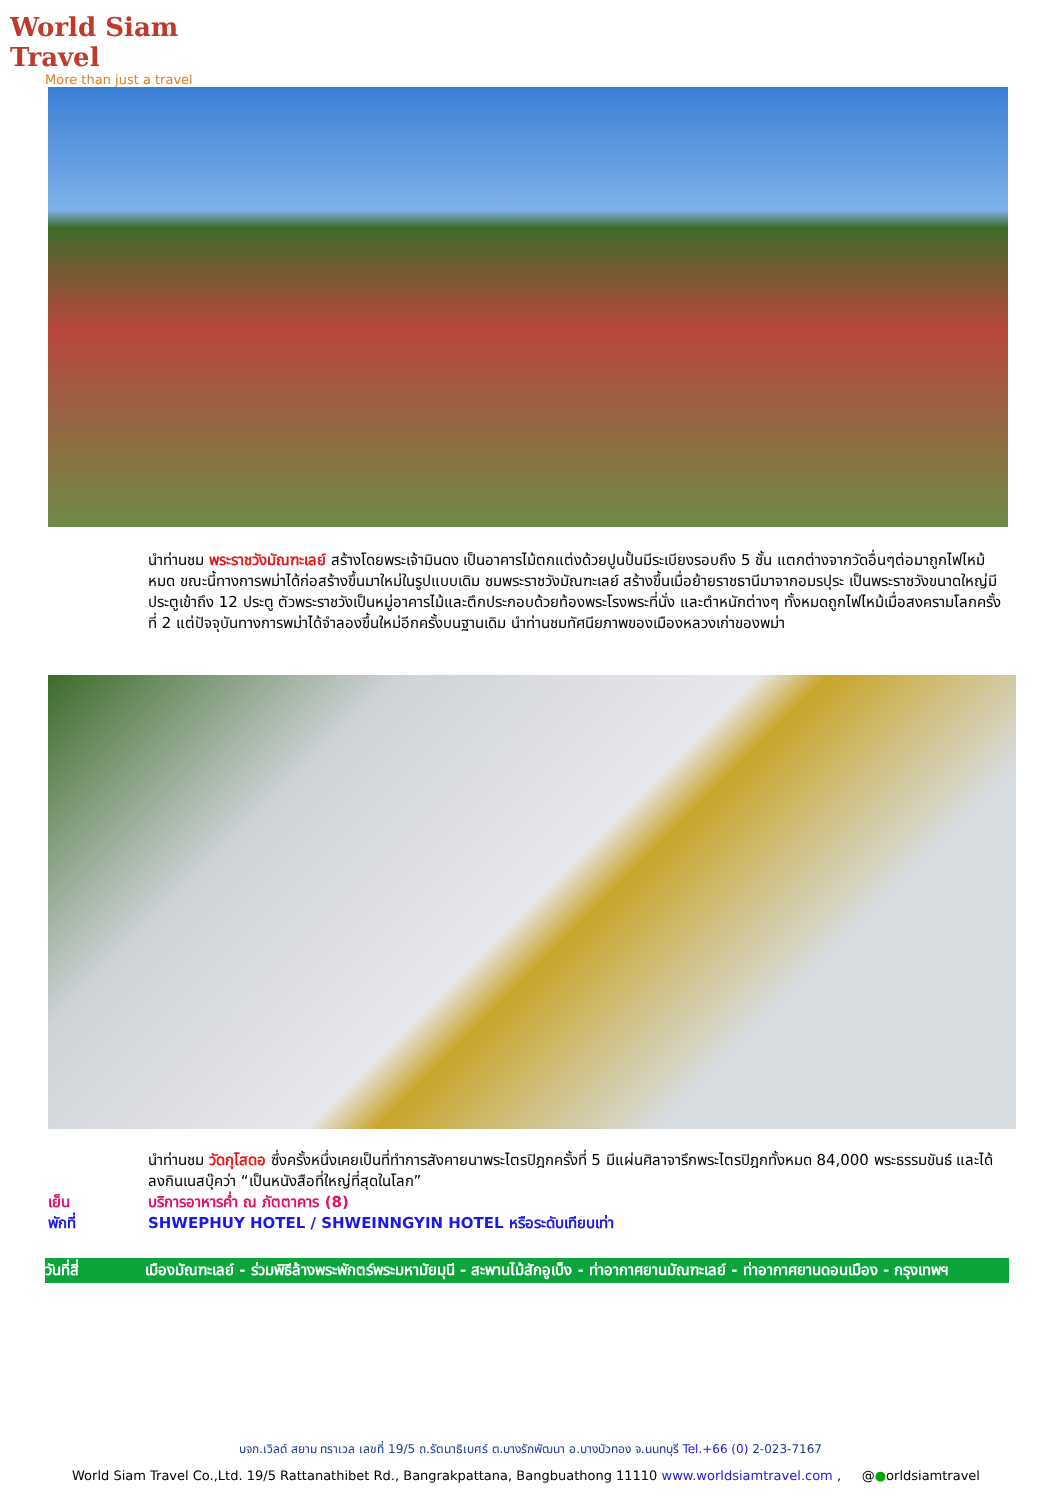World Siam Travel
More than just a travel
นำท่านชม พระราชวังมัณฑะเลย์ สร้างโดยพระเจ้ามินดง เป็นอาคารไม้ตกแต่งด้วยปูนปั้นมีระเบียงรอบถึง 5 ชั้น แตกต่างจากวัดอื่นๆต่อมาถูกไฟไหม้หมด ขณะนี้ทางการพม่าได้ก่อสร้างขึ้นมาใหม่ในรูปแบบเดิม ชมพระราชวังมัณฑะเลย์ สร้างขึ้นเมื่อย้ายราชธานีมาจากอมรปุระ เป็นพระราชวังขนาดใหญ่มีประตูเข้าถึง 12 ประตู ตัวพระราชวังเป็นหมู่อาคารไม้และตึกประกอบด้วยท้องพระโรงพระที่นั่ง และตำหนักต่างๆ ทั้งหมดถูกไฟไหม้เมื่อสงครามโลกครั้งที่ 2 แต่ปัจจุบันทางการพม่าได้จำลองขึ้นใหม่อีกครั้งบนฐานเดิม นำท่านชมทัศนียภาพของเมืองหลวงเก่าของพม่า
นำท่านชม วัดกุโสดอ ซึ่งครั้งหนึ่งเคยเป็นที่ทำการสังคายนาพระไตรปิฎกครั้งที่ 5 มีแผ่นศิลาจารึกพระไตรปิฎกทั้งหมด 84,000 พระธรรมขันธ์ และได้ลงกินเนสบุ๊คว่า “เป็นหนังสือที่ใหญ่ที่สุดในโลก”
เย็น บริการอาหารค่ำ ณ ภัตตาคาร (8)
พักที่ SHWEPHUY HOTEL / SHWEINNGYIN HOTEL หรือระดับเทียบเท่า
วันที่สี่ เมืองมัณฑะเลย์ - ร่วมพิธีล้างพระพักตร์พระมหามัยมุนี - สะพานไม้สักอูเบ็ง - ท่าอากาศยานมัณฑะเลย์ - ท่าอากาศยานดอนเมือง - กรุงเทพฯ
บจก.เวิลด์ สยาม ทราเวล เลขที่ 19/5 ถ.รัตนาธิเบศร์ ต.บางรักพัฒนา อ.บางบัวทอง จ.นนทบุรี Tel.+66 (0) 2-023-7167
World Siam Travel Co.,Ltd. 19/5 Rattanathibet Rd., Bangrakpattana, Bangbuathong 11110 www.worldsiamtravel.com , @●orldsiamtravel